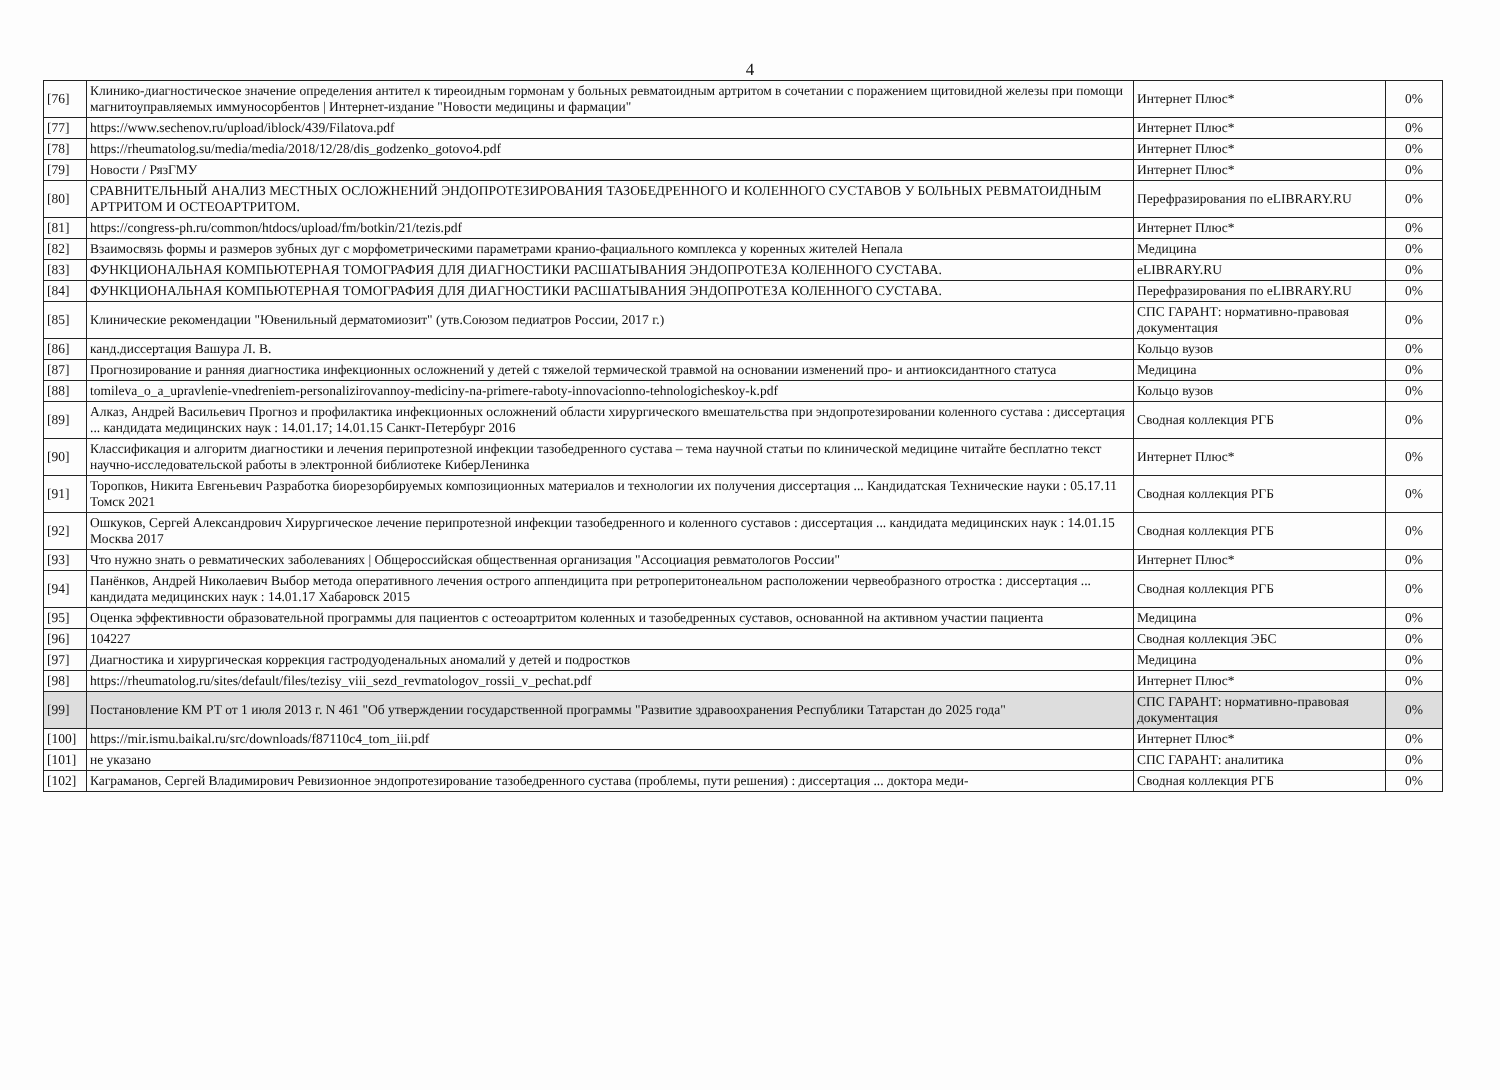4
| [76] | Клинико-диагностическое значение определения антител к тиреоидным гормонам у больных ревматоидным артритом в сочетании с поражением щитовидной железы при помощи магнитоуправляемых иммуносорбентов / Интернет-издание "Новости медицины и фармации" | Интернет Плюс* | 0% |
| [77] | https://www.sechenov.ru/upload/iblock/439/Filatova.pdf | Интернет Плюс* | 0% |
| [78] | https://rheumatolog.su/media/media/2018/12/28/dis_godzenko_gotovo4.pdf | Интернет Плюс* | 0% |
| [79] | Новости / РязГМУ | Интернет Плюс* | 0% |
| [80] | СРАВНИТЕЛЬНЫЙ АНАЛИЗ МЕСТНЫХ ОСЛОЖНЕНИЙ ЭНДОПРОТЕЗИРОВАНИЯ ТАЗОБЕДРЕННОГО И КОЛЕННОГО СУСТАВОВ У БОЛЬНЫХ РЕВМАТОИДНЫМ АРТРИТОМ И ОСТЕОАРТРИТОМ. | Перефразирования по eLIBRARY.RU | 0% |
| [81] | https://congress-ph.ru/common/htdocs/upload/fm/botkin/21/tezis.pdf | Интернет Плюс* | 0% |
| [82] | Взаимосвязь формы и размеров зубных дуг с морфометрическими параметрами кранио-фациального комплекса у коренных жителей Непала | Медицина | 0% |
| [83] | ФУНКЦИОНАЛЬНАЯ КОМПЬЮТЕРНАЯ ТОМОГРАФИЯ ДЛЯ ДИАГНОСТИКИ РАСШАТЫВАНИЯ ЭНДОПРОТЕЗА КОЛЕННОГО СУСТАВА. | eLIBRARY.RU | 0% |
| [84] | ФУНКЦИОНАЛЬНАЯ КОМПЬЮТЕРНАЯ ТОМОГРАФИЯ ДЛЯ ДИАГНОСТИКИ РАСШАТЫВАНИЯ ЭНДОПРОТЕЗА КОЛЕННОГО СУСТАВА. | Перефразирования по eLIBRARY.RU | 0% |
| [85] | Клинические рекомендации "Ювенильный дерматомиозит" (утв.Союзом педиатров России, 2017 г.) | СПС ГАРАНТ: нормативно-правовая документация | 0% |
| [86] | канд.диссертация Вашура Л. В. | Кольцо вузов | 0% |
| [87] | Прогнозирование и ранняя диагностика инфекционных осложнений у детей с тяжелой термической травмой на основании изменений про- и антиоксидантного статуса | Медицина | 0% |
| [88] | tomileva_o_a_upravlenie-vnedreniem-personalizirovannoy-mediciny-na-primere-raboty-innovacionno-tehnologicheskoy-k.pdf | Кольцо вузов | 0% |
| [89] | Алказ, Андрей Васильевич Прогноз и профилактика инфекционных осложнений области хирургического вмешательства при эндопротезировании коленного сустава : диссертация ... кандидата медицинских наук : 14.01.17; 14.01.15 Санкт-Петербург 2016 | Сводная коллекция РГБ | 0% |
| [90] | Классификация и алгоритм диагностики и лечения перипротезной инфекции тазобедренного сустава – тема научной статьи по клинической медицине читайте бесплатно текст научно-исследовательской работы в электронной библиотеке КиберЛенинка | Интернет Плюс* | 0% |
| [91] | Торопков, Никита Евгеньевич Разработка биорезорбируемых композиционных материалов и технологии их получения диссертация ... Кандидатская Технические науки : 05.17.11 Томск 2021 | Сводная коллекция РГБ | 0% |
| [92] | Ошкуков, Сергей Александрович Хирургическое лечение перипротезной инфекции тазобедренного и коленного суставов : диссертация ... кандидата медицинских наук : 14.01.15 Москва 2017 | Сводная коллекция РГБ | 0% |
| [93] | Что нужно знать о ревматических заболеваниях / Общероссийская общественная организация "Ассоциация ревматологов России" | Интернет Плюс* | 0% |
| [94] | Панёнков, Андрей Николаевич Выбор метода оперативного лечения острого аппендицита при ретроперитонеальном расположении червеобразного отростка : диссертация ... кандидата медицинских наук : 14.01.17 Хабаровск 2015 | Сводная коллекция РГБ | 0% |
| [95] | Оценка эффективности образовательной программы для пациентов с остеоартритом коленных и тазобедренных суставов, основанной на активном участии пациента | Медицина | 0% |
| [96] | 104227 | Сводная коллекция ЭБС | 0% |
| [97] | Диагностика и хирургическая коррекция гастродуоденальных аномалий у детей и подростков | Медицина | 0% |
| [98] | https://rheumatolog.ru/sites/default/files/tezisy_viii_sezd_revmatologov_rossii_v_pechat.pdf | Интернет Плюс* | 0% |
| [99] | Постановление КМ РТ от 1 июля 2013 г. N 461 "Об утверждении государственной программы "Развитие здравоохранения Республики Татарстан до 2025 года" | СПС ГАРАНТ: нормативно-правовая документация | 0% |
| [100] | https://mir.ismu.baikal.ru/src/downloads/f87110c4_tom_iii.pdf | Интернет Плюс* | 0% |
| [101] | не указано | СПС ГАРАНТ: аналитика | 0% |
| [102] | Каграманов, Сергей Владимирович Ревизионное эндопротезирование тазобедренного сустава (проблемы, пути решения) : диссертация ... доктора меди- | Сводная коллекция РГБ | 0% |